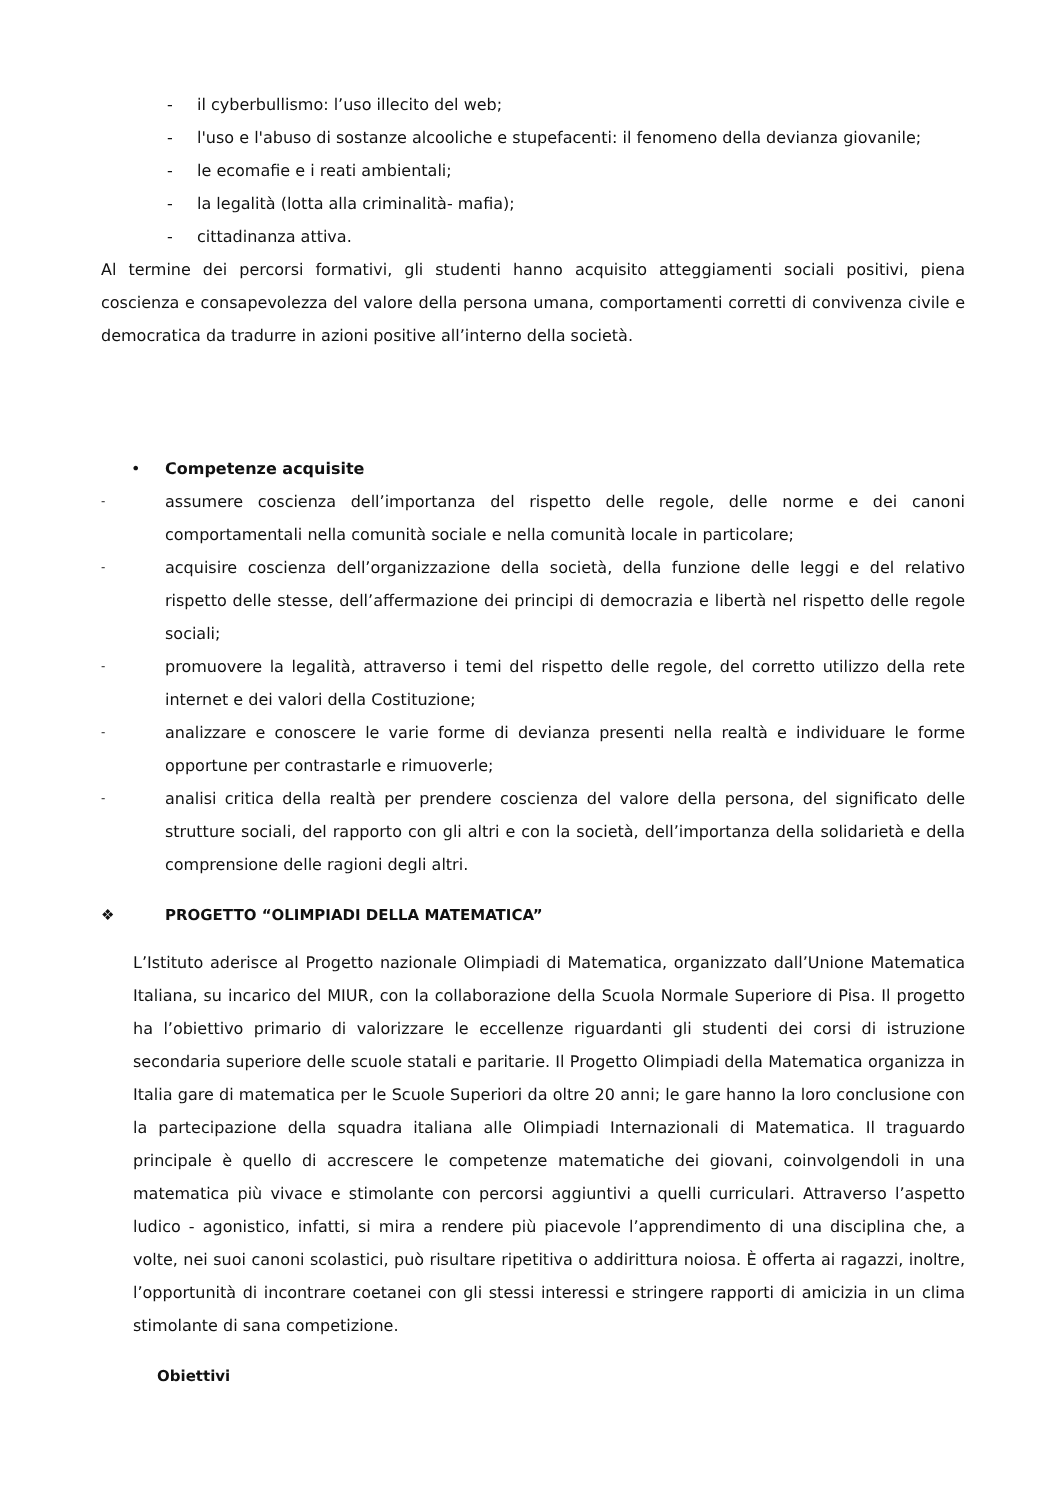- il cyberbullismo: l’uso illecito del web;
- l'uso e l'abuso di sostanze alcooliche e stupefacenti: il fenomeno della devianza giovanile;
- le ecomafie e i reati ambientali;
- la legalità (lotta alla criminalità- mafia);
- cittadinanza attiva.
Al termine dei percorsi formativi, gli studenti hanno acquisito atteggiamenti sociali positivi, piena coscienza e consapevolezza del valore della persona umana, comportamenti corretti di convivenza civile e democratica da tradurre in azioni positive all’interno della società.
• Competenze acquisite
- assumere coscienza dell’importanza del rispetto delle regole, delle norme e dei canoni comportamentali nella comunità sociale e nella comunità locale in particolare;
- acquisire coscienza dell’organizzazione della società, della funzione delle leggi e del relativo rispetto delle stesse, dell’affermazione dei principi di democrazia e libertà nel rispetto delle regole sociali;
- promuovere la legalità, attraverso i temi del rispetto delle regole, del corretto utilizzo della rete internet e dei valori della Costituzione;
- analizzare e conoscere le varie forme di devianza presenti nella realtà e individuare le forme opportune per contrastarle e rimuoverle;
- analisi critica della realtà per prendere coscienza del valore della persona, del significato delle strutture sociali, del rapporto con gli altri e con la società, dell’importanza della solidarietà e della comprensione delle ragioni degli altri.
❖ PROGETTO “OLIMPIADI DELLA MATEMATICA”
L’Istituto aderisce al Progetto nazionale Olimpiadi di Matematica, organizzato dall’Unione Matematica Italiana, su incarico del MIUR, con la collaborazione della Scuola Normale Superiore di Pisa. Il progetto ha l’obiettivo primario di valorizzare le eccellenze riguardanti gli studenti dei corsi di istruzione secondaria superiore delle scuole statali e paritarie. Il Progetto Olimpiadi della Matematica organizza in Italia gare di matematica per le Scuole Superiori da oltre 20 anni; le gare hanno la loro conclusione con la partecipazione della squadra italiana alle Olimpiadi Internazionali di Matematica. Il traguardo principale è quello di accrescere le competenze matematiche dei giovani, coinvolgendoli in una matematica più vivace e stimolante con percorsi aggiuntivi a quelli curriculari. Attraverso l’aspetto ludico - agonistico, infatti, si mira a rendere più piacevole l’apprendimento di una disciplina che, a volte, nei suoi canoni scolastici, può risultare ripetitiva o addirittura noiosa. È offerta ai ragazzi, inoltre, l’opportunità di incontrare coetanei con gli stessi interessi e stringere rapporti di amicizia in un clima stimolante di sana competizione.
Obiettivi